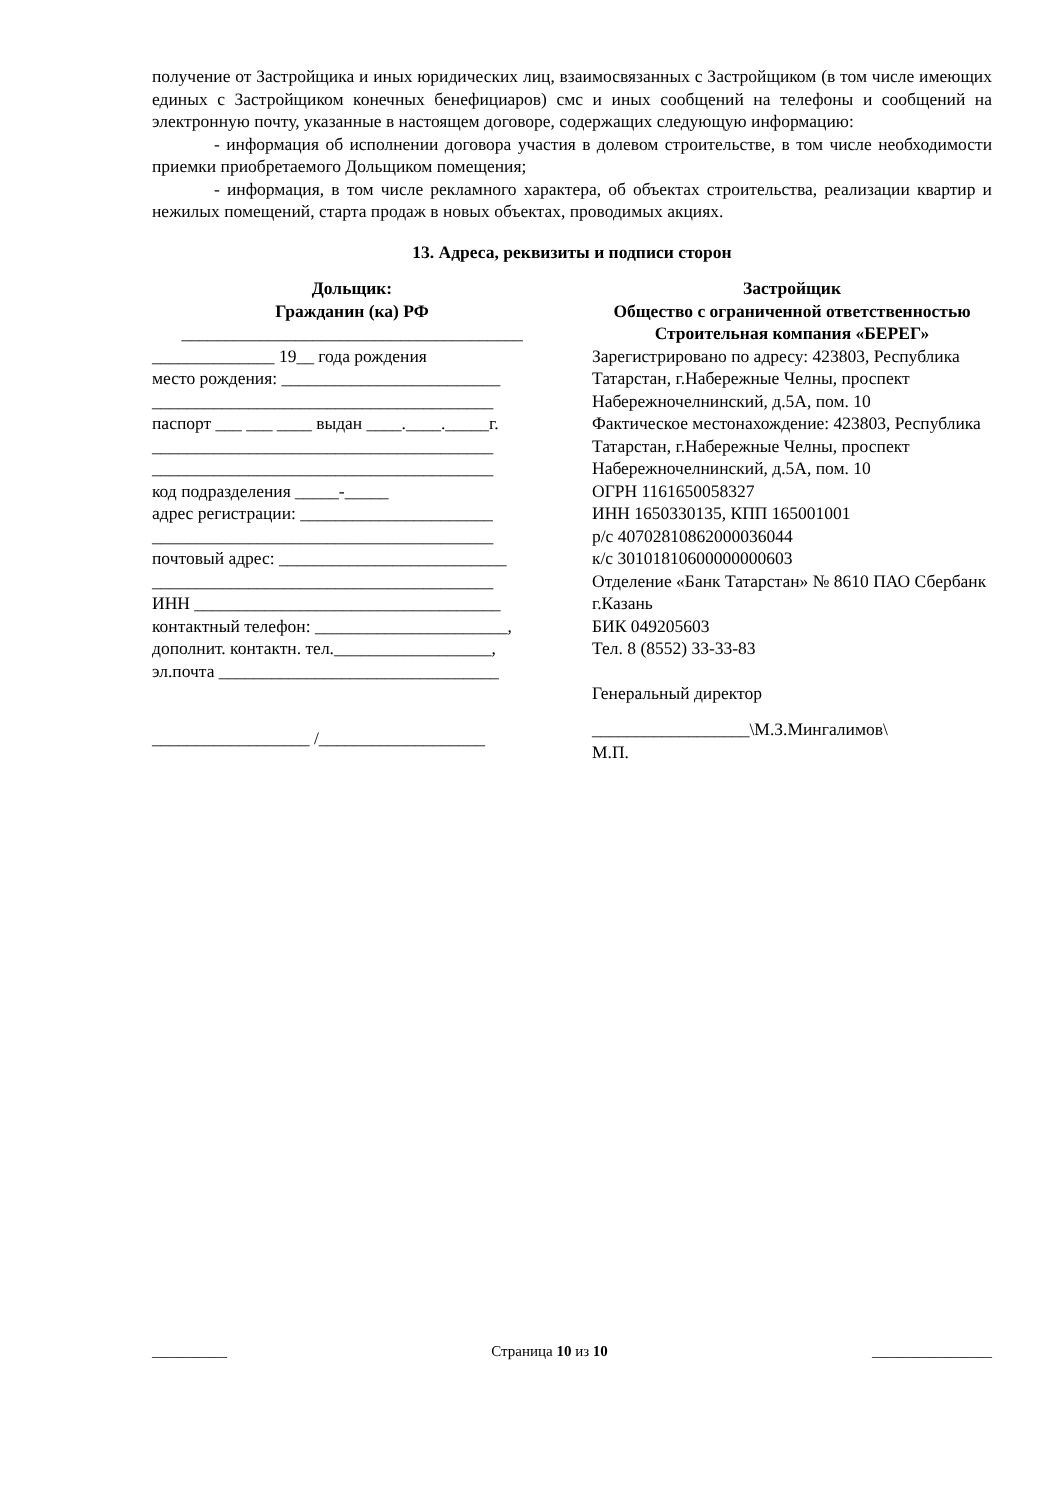получение от Застройщика и иных юридических лиц, взаимосвязанных с Застройщиком (в том числе имеющих единых с Застройщиком конечных бенефициаров) смс и иных сообщений на телефоны и сообщений на электронную почту, указанные в настоящем договоре, содержащих следующую информацию:
- информация об исполнении договора участия в долевом строительстве, в том числе необходимости приемки приобретаемого Дольщиком помещения;
- информация, в том числе рекламного характера, об объектах строительства, реализации квартир и нежилых помещений, старта продаж в новых объектах, проводимых акциях.
13. Адреса, реквизиты и подписи сторон
Дольщик:
Гражданин (ка) РФ
_______________________________________
______________ 19__ года рождения
место рождения: _________________________
_______________________________________
паспорт ___ ___ ____ выдан ____.____._____г.
_______________________________________
_______________________________________
код подразделения _____-_____
адрес регистрации: ______________________
_______________________________________
почтовый адрес: __________________________
_______________________________________
ИНН ___________________________________
контактный телефон: ______________________,
дополнит. контактн. тел.__________________,
эл.почта ________________________________
__________________ /___________________
Застройщик
Общество с ограниченной ответственностью
Строительная компания «БЕРЕГ»
Зарегистрировано по адресу: 423803, Республика Татарстан, г.Набережные Челны, проспект Набережночелнинский, д.5А, пом. 10
Фактическое местонахождение: 423803, Республика Татарстан, г.Набережные Челны, проспект Набережночелнинский, д.5А, пом. 10
ОГРН 1161650058327
ИНН 1650330135, КПП 165001001
р/с 40702810862000036044
к/с 30101810600000000603
Отделение «Банк Татарстан» № 8610 ПАО Сбербанк г.Казань
БИК 049205603
Тел. 8 (8552) 33-33-83
Генеральный директор
__________________\М.З.Мингалимов\
М.П.
__________ Страница 10 из 10 ________________